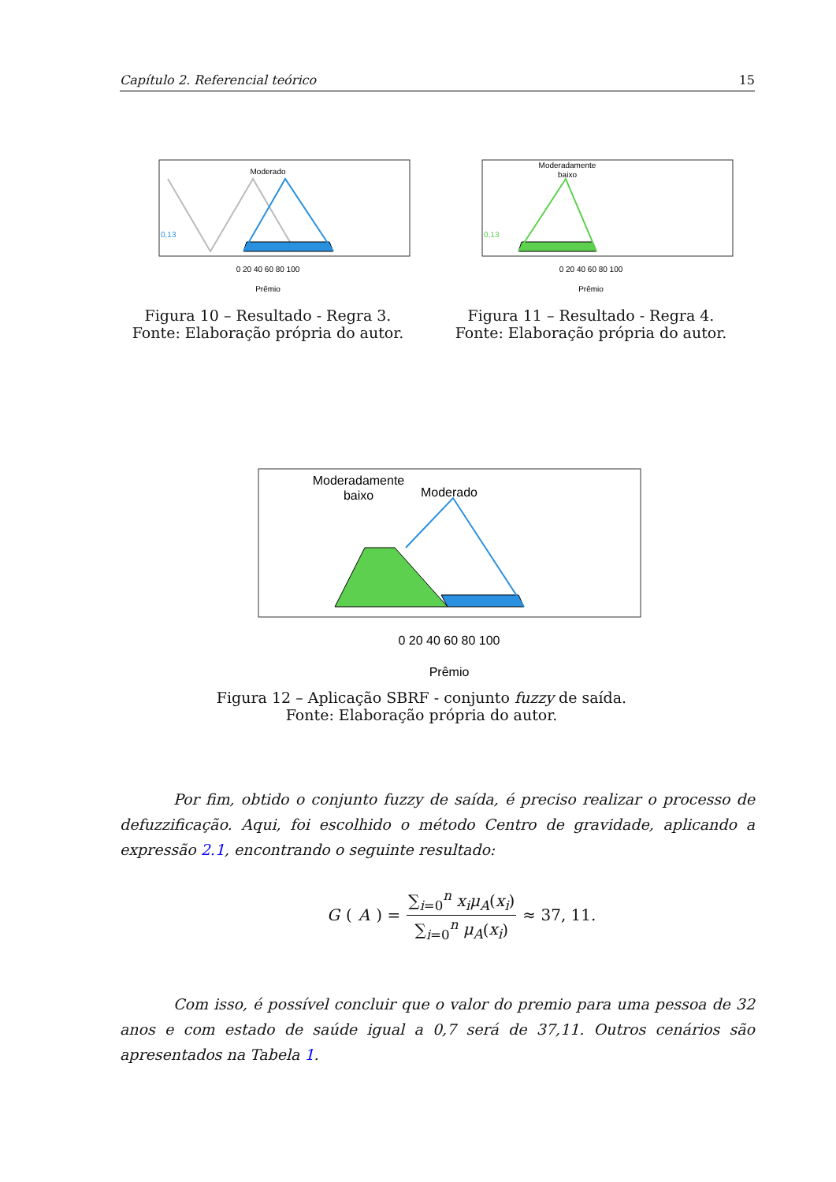Capítulo 2. Referencial teórico 15
Moderado
0,13
0 20 40 60 80 100
Prêmio
Figura 10 – Resultado - Regra 3.
Fonte: Elaboração própria do autor.
Moderadamente
baixo
0,13
0 20 40 60 80 100
Prêmio
Figura 11 – Resultado - Regra 4.
Fonte: Elaboração própria do autor.
Moderadamente
baixo
Moderado
0 20 40 60 80 100
Prêmio
Figura 12 – Aplicação SBRF - conjunto fuzzy de saída.
Fonte: Elaboração própria do autor.
Por fim, obtido o conjunto fuzzy de saída, é preciso realizar o processo de defuzzificação. Aqui, foi escolhido o método Centro de gravidade, aplicando a expressão 2.1, encontrando o seguinte resultado:
G (A) = ∑<sub>i=0</sub><sup>n</sup> x<sub>i</sub>μ<sub>A</sub>(x<sub>i</sub>) ∑<sub>i=0</sub><sup>n</sup> μ<sub>A</sub>(x<sub>i</sub>) ≈ 37, 11.
Com isso, é possível concluir que o valor do premio para uma pessoa de 32 anos e com estado de saúde igual a 0,7 será de 37,11. Outros cenários são apresentados na Tabela 1.